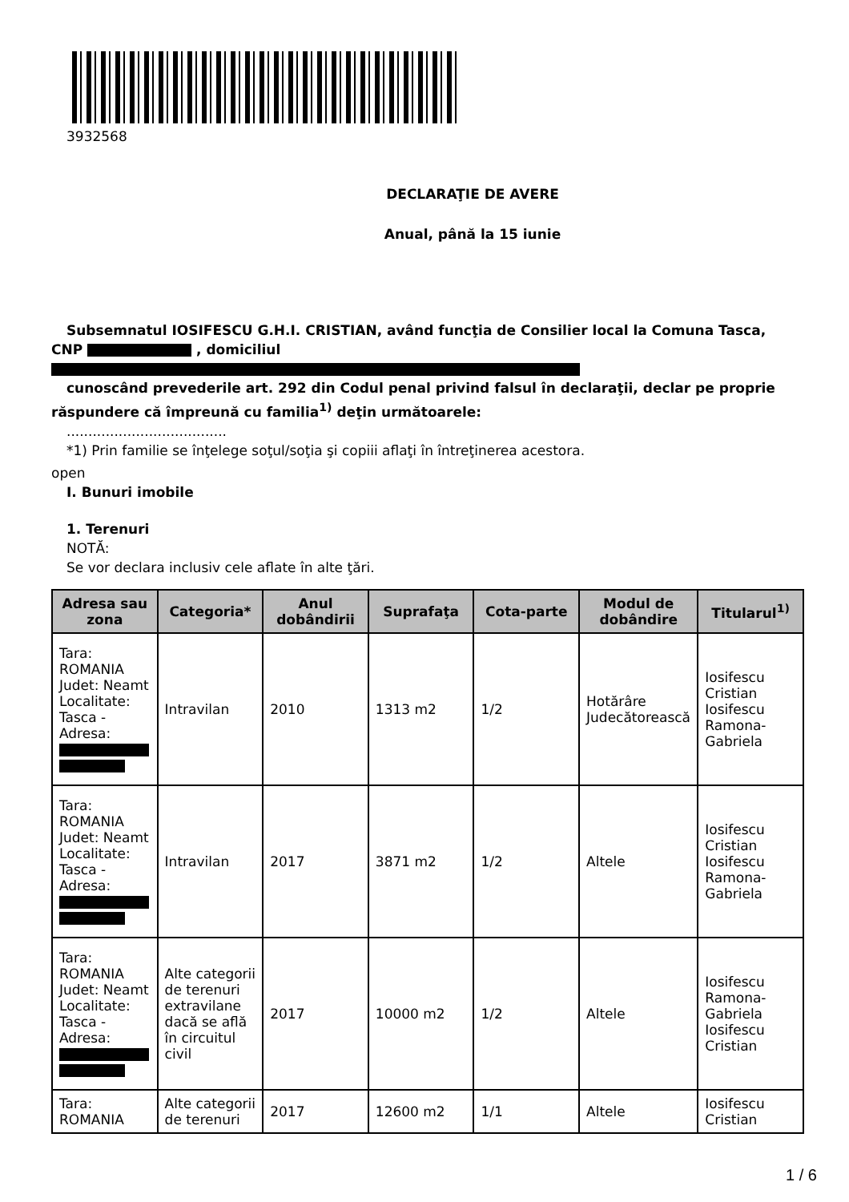3932568
DECLARAŢIE DE AVERE
Anual, până la 15 iunie
Subsemnatul IOSIFESCU G.H.I. CRISTIAN, având funcţia de Consilier local la Comuna Tasca, CNP , domiciliul
cunoscând prevederile art. 292 din Codul penal privind falsul în declaraţii, declar pe proprie răspundere că împreună cu familia<sup>1)</sup> deţin următoarele:
.....................................
*1) Prin familie se înţelege soţul/soţia şi copiii aflaţi în întreţinerea acestora.
open
I. Bunuri imobile
1. Terenuri
NOTĂ:
Se vor declara inclusiv cele aflate în alte ţări.
| Adresa sau zona | Categoria* | Anul dobândirii | Suprafaţa | Cota-parte | Modul de dobândire | Titularul<sup>1)</sup> |
| --- | --- | --- | --- | --- | --- | --- |
| Tara: ROMANIA Judet: Neamt Localitate: Tasca - Adresa: | Intravilan | 2010 | 1313 m2 | 1/2 | Hotărâre Judecătorească | Iosifescu Cristian Iosifescu Ramona-Gabriela |
| Tara: ROMANIA Judet: Neamt Localitate: Tasca - Adresa: | Intravilan | 2017 | 3871 m2 | 1/2 | Altele | Iosifescu Cristian Iosifescu Ramona-Gabriela |
| Tara: ROMANIA Judet: Neamt Localitate: Tasca - Adresa: | Alte categorii de terenuri extravilane dacă se află în circuitul civil | 2017 | 10000 m2 | 1/2 | Altele | Iosifescu Ramona-Gabriela Iosifescu Cristian |
| Tara: ROMANIA | Alte categorii de terenuri | 2017 | 12600 m2 | 1/1 | Altele | Iosifescu Cristian |
1 / 6